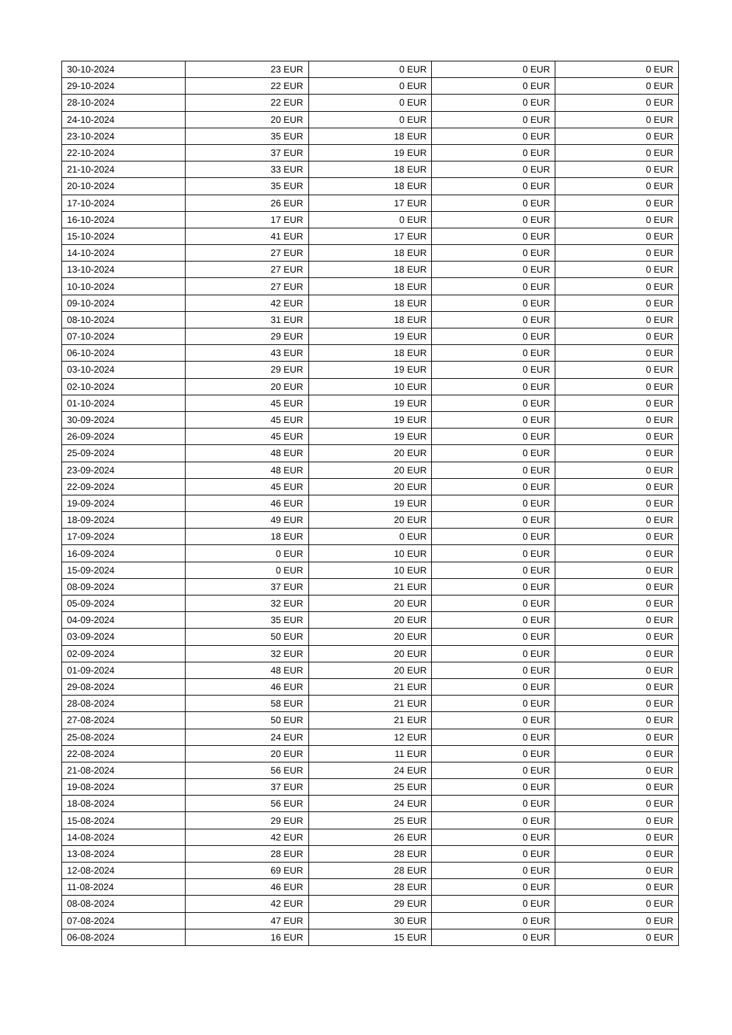| 30-10-2024 | 23 EUR | 0 EUR | 0 EUR | 0 EUR |
| 29-10-2024 | 22 EUR | 0 EUR | 0 EUR | 0 EUR |
| 28-10-2024 | 22 EUR | 0 EUR | 0 EUR | 0 EUR |
| 24-10-2024 | 20 EUR | 0 EUR | 0 EUR | 0 EUR |
| 23-10-2024 | 35 EUR | 18 EUR | 0 EUR | 0 EUR |
| 22-10-2024 | 37 EUR | 19 EUR | 0 EUR | 0 EUR |
| 21-10-2024 | 33 EUR | 18 EUR | 0 EUR | 0 EUR |
| 20-10-2024 | 35 EUR | 18 EUR | 0 EUR | 0 EUR |
| 17-10-2024 | 26 EUR | 17 EUR | 0 EUR | 0 EUR |
| 16-10-2024 | 17 EUR | 0 EUR | 0 EUR | 0 EUR |
| 15-10-2024 | 41 EUR | 17 EUR | 0 EUR | 0 EUR |
| 14-10-2024 | 27 EUR | 18 EUR | 0 EUR | 0 EUR |
| 13-10-2024 | 27 EUR | 18 EUR | 0 EUR | 0 EUR |
| 10-10-2024 | 27 EUR | 18 EUR | 0 EUR | 0 EUR |
| 09-10-2024 | 42 EUR | 18 EUR | 0 EUR | 0 EUR |
| 08-10-2024 | 31 EUR | 18 EUR | 0 EUR | 0 EUR |
| 07-10-2024 | 29 EUR | 19 EUR | 0 EUR | 0 EUR |
| 06-10-2024 | 43 EUR | 18 EUR | 0 EUR | 0 EUR |
| 03-10-2024 | 29 EUR | 19 EUR | 0 EUR | 0 EUR |
| 02-10-2024 | 20 EUR | 10 EUR | 0 EUR | 0 EUR |
| 01-10-2024 | 45 EUR | 19 EUR | 0 EUR | 0 EUR |
| 30-09-2024 | 45 EUR | 19 EUR | 0 EUR | 0 EUR |
| 26-09-2024 | 45 EUR | 19 EUR | 0 EUR | 0 EUR |
| 25-09-2024 | 48 EUR | 20 EUR | 0 EUR | 0 EUR |
| 23-09-2024 | 48 EUR | 20 EUR | 0 EUR | 0 EUR |
| 22-09-2024 | 45 EUR | 20 EUR | 0 EUR | 0 EUR |
| 19-09-2024 | 46 EUR | 19 EUR | 0 EUR | 0 EUR |
| 18-09-2024 | 49 EUR | 20 EUR | 0 EUR | 0 EUR |
| 17-09-2024 | 18 EUR | 0 EUR | 0 EUR | 0 EUR |
| 16-09-2024 | 0 EUR | 10 EUR | 0 EUR | 0 EUR |
| 15-09-2024 | 0 EUR | 10 EUR | 0 EUR | 0 EUR |
| 08-09-2024 | 37 EUR | 21 EUR | 0 EUR | 0 EUR |
| 05-09-2024 | 32 EUR | 20 EUR | 0 EUR | 0 EUR |
| 04-09-2024 | 35 EUR | 20 EUR | 0 EUR | 0 EUR |
| 03-09-2024 | 50 EUR | 20 EUR | 0 EUR | 0 EUR |
| 02-09-2024 | 32 EUR | 20 EUR | 0 EUR | 0 EUR |
| 01-09-2024 | 48 EUR | 20 EUR | 0 EUR | 0 EUR |
| 29-08-2024 | 46 EUR | 21 EUR | 0 EUR | 0 EUR |
| 28-08-2024 | 58 EUR | 21 EUR | 0 EUR | 0 EUR |
| 27-08-2024 | 50 EUR | 21 EUR | 0 EUR | 0 EUR |
| 25-08-2024 | 24 EUR | 12 EUR | 0 EUR | 0 EUR |
| 22-08-2024 | 20 EUR | 11 EUR | 0 EUR | 0 EUR |
| 21-08-2024 | 56 EUR | 24 EUR | 0 EUR | 0 EUR |
| 19-08-2024 | 37 EUR | 25 EUR | 0 EUR | 0 EUR |
| 18-08-2024 | 56 EUR | 24 EUR | 0 EUR | 0 EUR |
| 15-08-2024 | 29 EUR | 25 EUR | 0 EUR | 0 EUR |
| 14-08-2024 | 42 EUR | 26 EUR | 0 EUR | 0 EUR |
| 13-08-2024 | 28 EUR | 28 EUR | 0 EUR | 0 EUR |
| 12-08-2024 | 69 EUR | 28 EUR | 0 EUR | 0 EUR |
| 11-08-2024 | 46 EUR | 28 EUR | 0 EUR | 0 EUR |
| 08-08-2024 | 42 EUR | 29 EUR | 0 EUR | 0 EUR |
| 07-08-2024 | 47 EUR | 30 EUR | 0 EUR | 0 EUR |
| 06-08-2024 | 16 EUR | 15 EUR | 0 EUR | 0 EUR |